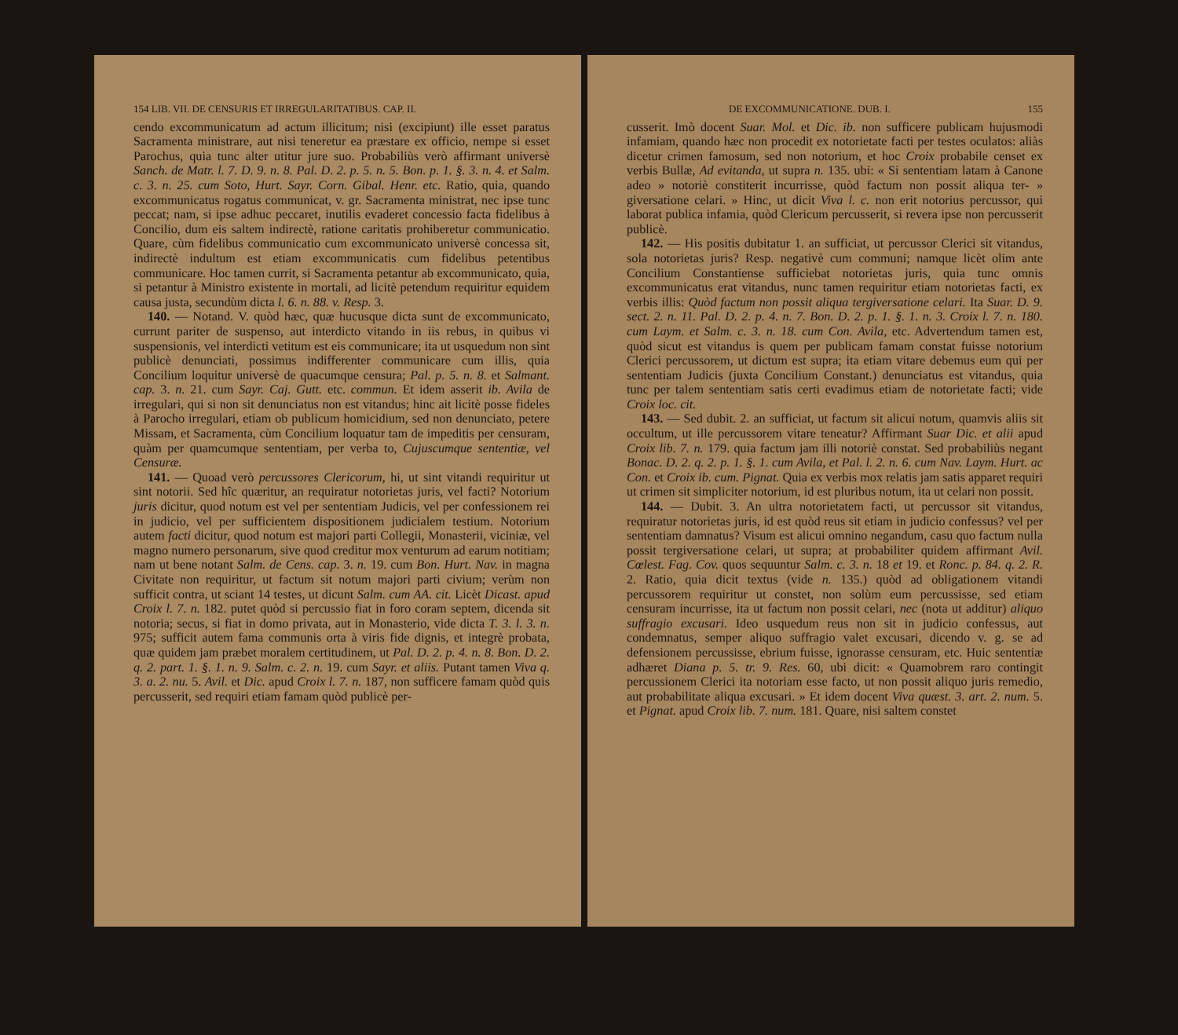154 LIB. VII. DE CENSURIS ET IRREGULARITATIBUS. CAP. II.
cendo excommunicatum ad actum illicitum; nisi (excipiunt) ille esset paratus Sacramenta ministrare, aut nisi teneretur ea præstare ex officio, nempe si esset Parochus, quia tunc alter utitur jure suo. Probabiliùs verò affirmant universè Sanch. de Matr. l. 7. D. 9. n. 8. Pal. D. 2. p. 5. n. 5. Bon. p. 1. §. 3. n. 4. et Salm. c. 3. n. 25. cum Soto, Hurt. Sayr. Corn. Gibal. Henr. etc. Ratio, quia, quando excommunicatus rogatus communicat, v. gr. Sacramenta ministrat, nec ipse tunc peccat; nam, si ipse adhuc peccaret, inutilis evaderet concessio facta fidelibus à Concilio, dum eis saltem indirectè, ratione caritatis prohiberetur communicatio. Quare, cùm fidelibus communicatio cum excommunicato universè concessa sit, indirectè indultum est etiam excommunicatis cum fidelibus petentibus communicare. Hoc tamen currit, si Sacramenta petantur ab excommunicato, quia, si petantur à Ministro existente in mortali, ad licitè petendum requiritur equidem causa justa, secundùm dicta l. 6. n. 88. v. Resp. 3.
140. — Notand. V. quòd hæc, quæ hucusque dicta sunt de excommunicato, currunt pariter de suspenso, aut interdicto vitando in iis rebus, in quibus vi suspensionis, vel interdicti vetitum est eis communicare; ita ut usquedum non sint publicè denunciati, possimus indifferenter communicare cum illis, quia Concilium loquitur universè de quacumque censura; Pal. p. 5. n. 8. et Salmant. cap. 3. n. 21. cum Sayr. Caj. Gutt. etc. commun. Et idem asserit ib. Avila de irregulari, qui si non sit denunciatus non est vitandus; hinc ait licitè posse fideles à Parocho irregulari, etiam ob publicum homicidium, sed non denunciato, petere Missam, et Sacramenta, cùm Concilium loquatur tam de impeditis per censuram, quàm per quamcumque sententiam, per verba to, Cujuscumque sententiæ, vel Censuræ.
141. — Quoad verò percussores Clericorum, hi, ut sint vitandi requiritur ut sint notorii. Sed hîc quæritur, an requiratur notorietas juris, vel facti? Notorium juris dicitur, quod notum est vel per sententiam Judicis, vel per confessionem rei in judicio, vel per sufficientem dispositionem judicialem testium. Notorium autem facti dicitur, quod notum est majori parti Collegii, Monasterii, viciniæ, vel magno numero personarum, sive quod creditur mox venturum ad earum notitiam; nam ut bene notant Salm. de Cens. cap. 3. n. 19. cum Bon. Hurt. Nav. in magna Civitate non requiritur, ut factum sit notum majori parti civium; verùm non sufficit contra, ut sciant 14 testes, ut dicunt Salm. cum AA. cit. Licèt Dicast. apud Croix l. 7. n. 182. putet quòd si percussio fiat in foro coram septem, dicenda sit notoria; secus, si fiat in domo privata, aut in Monasterio, vide dicta T. 3. l. 3. n. 975; sufficit autem fama communis orta à viris fide dignis, et integrè probata, quæ quidem jam præbet moralem certitudinem, ut Pal. D. 2. p. 4. n. 8. Bon. D. 2. q. 2. part. 1. §. 1. n. 9. Salm. c. 2. n. 19. cum Sayr. et aliis. Putant tamen Viva q. 3. a. 2. nu. 5. Avil. et Dic. apud Croix l. 7. n. 187, non sufficere famam quòd quis percusserit, sed requiri etiam famam quòd publicè per-
DE EXCOMMUNICATIONE. DUB. I. 155
cusserit. Imò docent Suar. Mol. et Dic. ib. non sufficere publicam hujusmodi infamiam, quando hæc non procedit ex notorietate facti per testes oculatos: aliàs dicetur crimen famosum, sed non notorium, et hoc Croix probabile censet ex verbis Bullæ, Ad evitanda, ut supra n. 135. ubi: « Si sententiam latam à Canone adeo » notoriè constiterit incurrisse, quòd factum non possit aliqua ter- » giversatione celari. » Hinc, ut dicit Viva l. c. non erit notorius percussor, qui laborat publica infamia, quòd Clericum percusserit, si revera ipse non percusserit publicè.
142. — His positis dubitatur 1. an sufficiat, ut percussor Clerici sit vitandus, sola notorietas juris? Resp. negativè cum communi; namque licèt olim ante Concilium Constantiense sufficiebat notorietas juris, quia tunc omnis excommunicatus erat vitandus, nunc tamen requiritur etiam notorietas facti, ex verbis illis: Quòd factum non possit aliqua tergiversatione celari. Ita Suar. D. 9. sect. 2. n. 11. Pal. D. 2. p. 4. n. 7. Bon. D. 2. p. 1. §. 1. n. 3. Croix l. 7. n. 180. cum Laym. et Salm. c. 3. n. 18. cum Con. Avila, etc. Advertendum tamen est, quòd sicut est vitandus is quem per publicam famam constat fuisse notorium Clerici percussorem, ut dictum est supra; ita etiam vitare debemus eum qui per sententiam Judicis (juxta Concilium Constant.) denunciatus est vitandus, quia tunc per talem sententiam satis certi evadimus etiam de notorietate facti; vide Croix loc. cit.
143. — Sed dubit. 2. an sufficiat, ut factum sit alicui notum, quamvis aliis sit occultum, ut ille percussorem vitare teneatur? Affirmant Suar Dic. et alii apud Croix lib. 7. n. 179. quia factum jam illi notoriè constat. Sed probabiliùs negant Bonac. D. 2. q. 2. p. 1. §. 1. cum Avila, et Pal. l. 2. n. 6. cum Nav. Laym. Hurt. ac Con. et Croix ib. cum. Pignat. Quia ex verbis mox relatis jam satis apparet requiri ut crimen sit simpliciter notorium, id est pluribus notum, ita ut celari non possit.
144. — Dubit. 3. An ultra notorietatem facti, ut percussor sit vitandus, requiratur notorietas juris, id est quòd reus sit etiam in judicio confessus? vel per sententiam damnatus? Visum est alicui omnino negandum, casu quo factum nulla possit tergiversatione celari, ut supra; at probabiliter quidem affirmant Avil. Cœlest. Fag. Cov. quos sequuntur Salm. c. 3. n. 18 et 19. et Ronc. p. 84. q. 2. R. 2. Ratio, quia dicit textus (vide n. 135.) quòd ad obligationem vitandi percussorem requiritur ut constet, non solùm eum percussisse, sed etiam censuram incurrisse, ita ut factum non possit celari, nec (nota ut additur) aliquo suffragio excusari. Ideo usquedum reus non sit in judicio confessus, aut condemnatus, semper aliquo suffragio valet excusari, dicendo v. g. se ad defensionem percussisse, ebrium fuisse, ignorasse censuram, etc. Huic sententiæ adhæret Diana p. 5. tr. 9. Res. 60, ubi dicit: « Quamobrem raro contingit percussionem Clerici ita notoriam esse facto, ut non possit aliquo juris remedio, aut probabilitate aliqua excusari. » Et idem docent Viva quæst. 3. art. 2. num. 5. et Pignat. apud Croix lib. 7. num. 181. Quare, nisi saltem constet